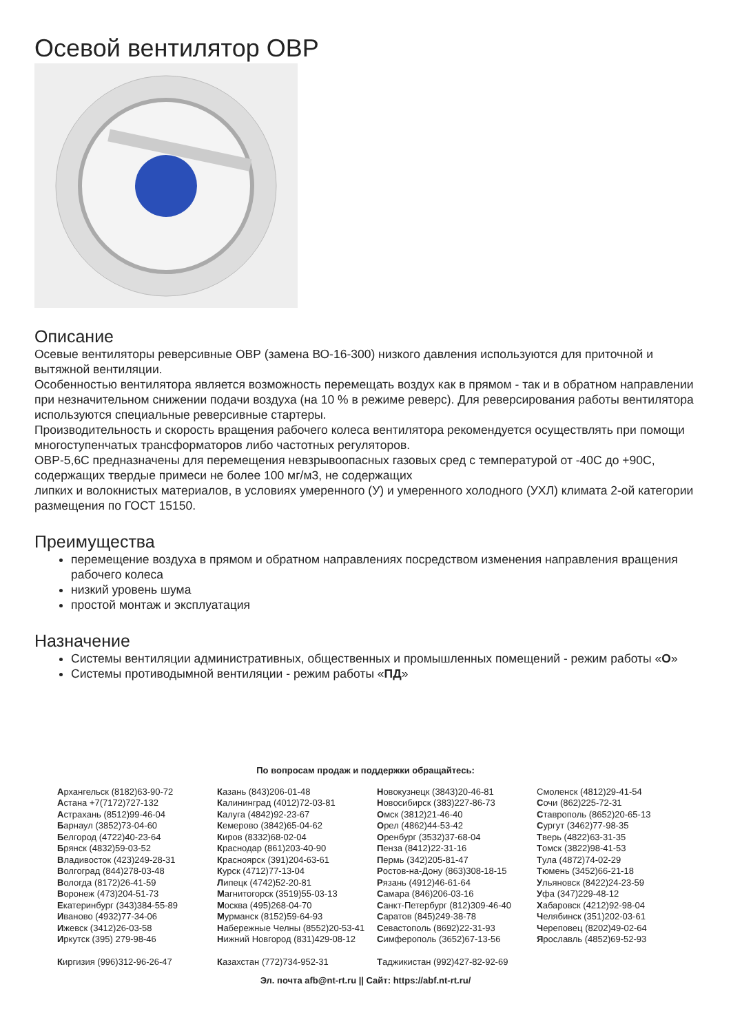Осевой вентилятор ОВР
Описание
Осевые вентиляторы реверсивные ОВР (замена ВО-16-300) низкого давления используются для приточной и вытяжной вентиляции.
Особенностью вентилятора является возможность перемещать воздух как в прямом - так и в обратном направлении при незначительном снижении подачи воздуха (на 10 % в режиме реверс). Для реверсирования работы вентилятора используются специальные реверсивные стартеры.
Производительность и скорость вращения рабочего колеса вентилятора рекомендуется осуществлять при помощи многоступенчатых трансформаторов либо частотных регуляторов.
ОВР-5,6С предназначены для перемещения невзрывоопасных газовых сред с температурой от -40С до +90С, содержащих твердые примеси не более 100 мг/м3, не содержащих
липких и волокнистых материалов, в условиях умеренного (У) и умеренного холодного (УХЛ) климата 2-ой категории размещения по ГОСТ 15150.
Преимущества
перемещение воздуха в прямом и обратном направлениях посредством изменения направления вращения рабочего колеса
низкий уровень шума
простой монтаж и эксплуатация
Назначение
Системы вентиляции административных, общественных и промышленных помещений - режим работы «О»
Системы противодымной вентиляции - режим работы «ПД»
По вопросам продаж и поддержки обращайтесь:
Архангельск (8182)63-90-72
Астана +7(7172)727-132
Астрахань (8512)99-46-04
Барнаул (3852)73-04-60
Белгород (4722)40-23-64
Брянск (4832)59-03-52
Владивосток (423)249-28-31
Волгоград (844)278-03-48
Вологда (8172)26-41-59
Воронеж (473)204-51-73
Екатеринбург (343)384-55-89
Иваново (4932)77-34-06
Ижевск (3412)26-03-58
Иркутск (395) 279-98-46
Киргизия (996)312-96-26-47
Казань (843)206-01-48
Калининград (4012)72-03-81
Калуга (4842)92-23-67
Кемерово (3842)65-04-62
Киров (8332)68-02-04
Краснодар (861)203-40-90
Красноярск (391)204-63-61
Курск (4712)77-13-04
Липецк (4742)52-20-81
Магнитогорск (3519)55-03-13
Москва (495)268-04-70
Мурманск (8152)59-64-93
Набережные Челны (8552)20-53-41
Нижний Новгород (831)429-08-12
Казахстан (772)734-952-31
Новокузнецк (3843)20-46-81
Новосибирск (383)227-86-73
Омск (3812)21-46-40
Орел (4862)44-53-42
Оренбург (3532)37-68-04
Пенза (8412)22-31-16
Пермь (342)205-81-47
Ростов-на-Дону (863)308-18-15
Рязань (4912)46-61-64
Самара (846)206-03-16
Санкт-Петербург (812)309-46-40
Саратов (845)249-38-78
Севастополь (8692)22-31-93
Симферополь (3652)67-13-56
Таджикистан (992)427-82-92-69
Смоленск (4812)29-41-54
Сочи (862)225-72-31
Ставрополь (8652)20-65-13
Сургут (3462)77-98-35
Тверь (4822)63-31-35
Томск (3822)98-41-53
Тула (4872)74-02-29
Тюмень (3452)66-21-18
Ульяновск (8422)24-23-59
Уфа (347)229-48-12
Хабаровск (4212)92-98-04
Челябинск (351)202-03-61
Череповец (8202)49-02-64
Ярославль (4852)69-52-93
Эл. почта afb@nt-rt.ru || Сайт: https://abf.nt-rt.ru/